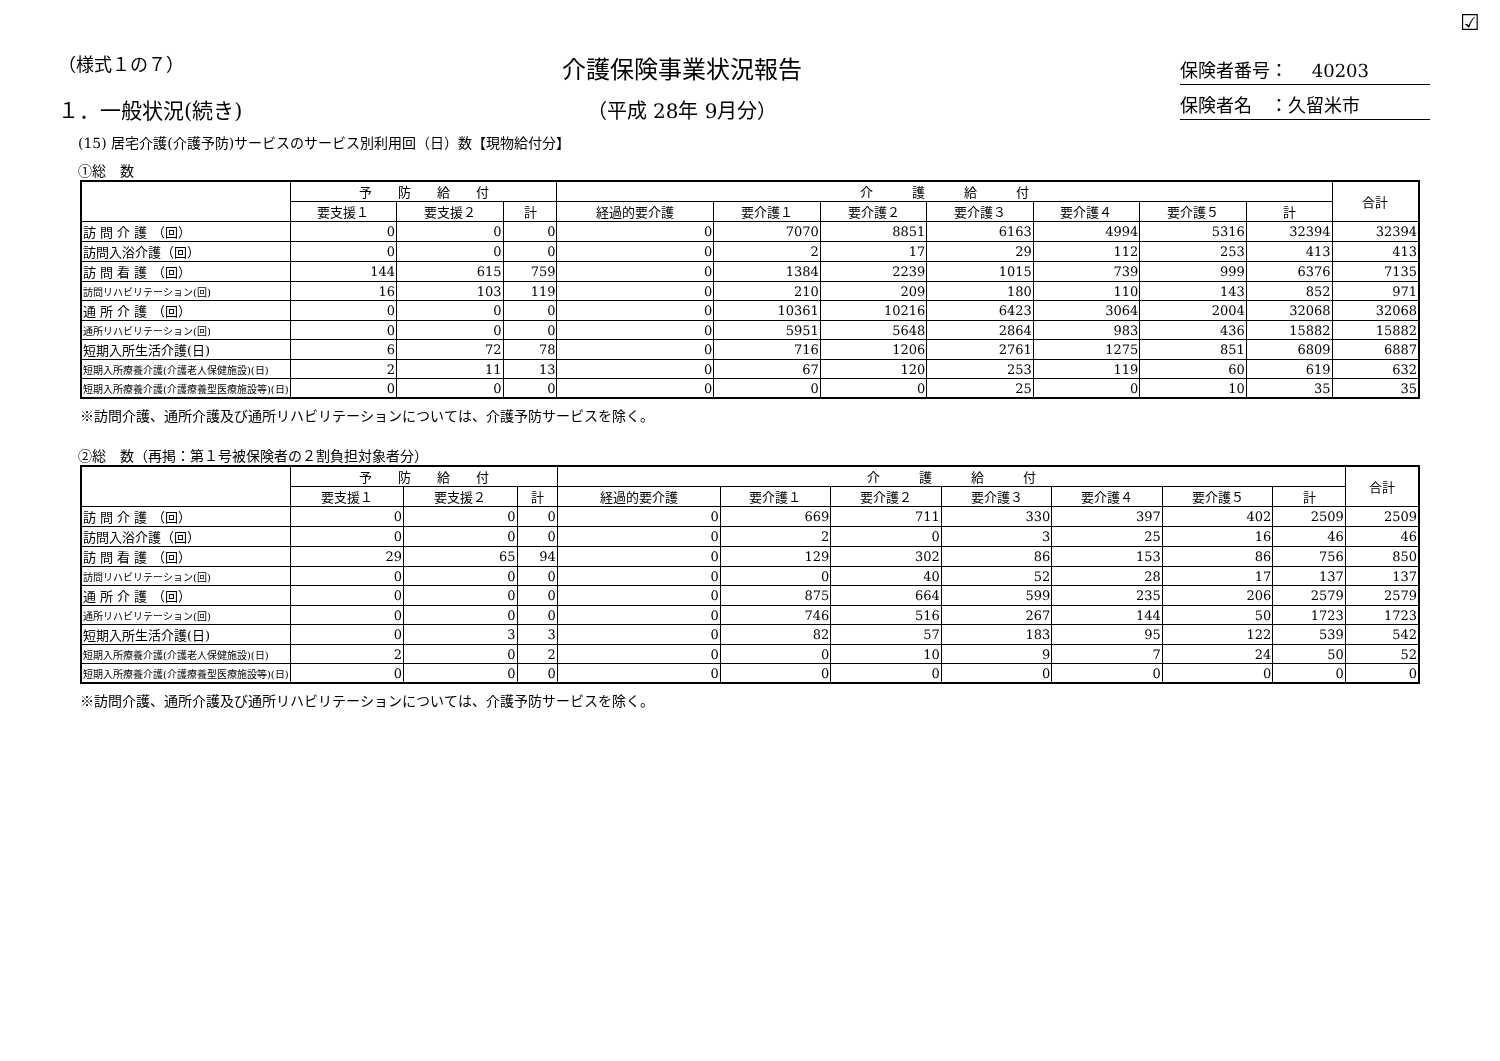☑
（様式１の７）
介護保険事業状況報告
（平成 28年 9月分）
保険者番号：　 40203
保険者名　：久留米市
１．一般状況(続き)
(15) 居宅介護(介護予防)サービスのサービス別利用回（日）数【現物給付分】
①総　数
| | 予 防 給 付 | | | 介 護 給 付 | | | | | | | 合計 |
| --- | --- | --- | --- | --- | --- | --- | --- | --- | --- | --- | --- |
| | 要支援１ | 要支援２ | 計 | 経過的要介護 | 要介護１ | 要介護２ | 要介護３ | 要介護４ | 要介護５ | 計 | |
| 訪 問 介 護 （回） | 0 | 0 | 0 | 0 | 7070 | 8851 | 6163 | 4994 | 5316 | 32394 | 32394 |
| 訪問入浴介護（回） | 0 | 0 | 0 | 0 | 2 | 17 | 29 | 112 | 253 | 413 | 413 |
| 訪 問 看 護 （回） | 144 | 615 | 759 | 0 | 1384 | 2239 | 1015 | 739 | 999 | 6376 | 7135 |
| 訪問リハビリテーション(回) | 16 | 103 | 119 | 0 | 210 | 209 | 180 | 110 | 143 | 852 | 971 |
| 通 所 介 護 （回） | 0 | 0 | 0 | 0 | 10361 | 10216 | 6423 | 3064 | 2004 | 32068 | 32068 |
| 通所リハビリテーション(回) | 0 | 0 | 0 | 0 | 5951 | 5648 | 2864 | 983 | 436 | 15882 | 15882 |
| 短期入所生活介護(日) | 6 | 72 | 78 | 0 | 716 | 1206 | 2761 | 1275 | 851 | 6809 | 6887 |
| 短期入所療養介護(介護老人保健施設)(日) | 2 | 11 | 13 | 0 | 67 | 120 | 253 | 119 | 60 | 619 | 632 |
| 短期入所療養介護(介護療養型医療施設等)(日) | 0 | 0 | 0 | 0 | 0 | 0 | 25 | 0 | 10 | 35 | 35 |
※訪問介護、通所介護及び通所リハビリテーションについては、介護予防サービスを除く。
②総　数（再掲：第１号被保険者の２割負担対象者分）
| | 予 防 給 付 | | | 介 護 給 付 | | | | | | | 合計 |
| --- | --- | --- | --- | --- | --- | --- | --- | --- | --- | --- | --- |
| | 要支援１ | 要支援２ | 計 | 経過的要介護 | 要介護１ | 要介護２ | 要介護３ | 要介護４ | 要介護５ | 計 | |
| 訪 問 介 護 （回） | 0 | 0 | 0 | 0 | 669 | 711 | 330 | 397 | 402 | 2509 | 2509 |
| 訪問入浴介護（回） | 0 | 0 | 0 | 0 | 2 | 0 | 3 | 25 | 16 | 46 | 46 |
| 訪 問 看 護 （回） | 29 | 65 | 94 | 0 | 129 | 302 | 86 | 153 | 86 | 756 | 850 |
| 訪問リハビリテーション(回) | 0 | 0 | 0 | 0 | 0 | 40 | 52 | 28 | 17 | 137 | 137 |
| 通 所 介 護 （回） | 0 | 0 | 0 | 0 | 875 | 664 | 599 | 235 | 206 | 2579 | 2579 |
| 通所リハビリテーション(回) | 0 | 0 | 0 | 0 | 746 | 516 | 267 | 144 | 50 | 1723 | 1723 |
| 短期入所生活介護(日) | 0 | 3 | 3 | 0 | 82 | 57 | 183 | 95 | 122 | 539 | 542 |
| 短期入所療養介護(介護老人保健施設)(日) | 2 | 0 | 2 | 0 | 0 | 10 | 9 | 7 | 24 | 50 | 52 |
| 短期入所療養介護(介護療養型医療施設等)(日) | 0 | 0 | 0 | 0 | 0 | 0 | 0 | 0 | 0 | 0 | 0 |
※訪問介護、通所介護及び通所リハビリテーションについては、介護予防サービスを除く。